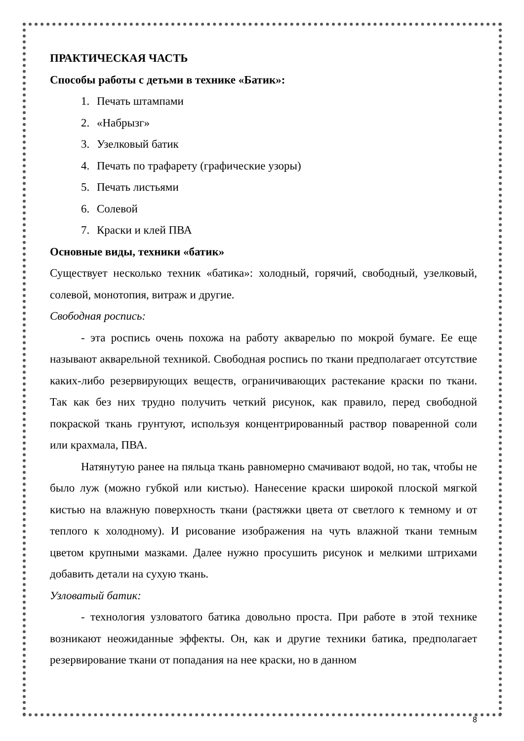ПРАКТИЧЕСКАЯ ЧАСТЬ
Способы работы с детьми в технике «Батик»:
1. Печать штампами
2. «Набрызг»
3. Узелковый батик
4. Печать по трафарету (графические узоры)
5. Печать листьями
6. Солевой
7. Краски и клей ПВА
Основные виды, техники «батик»
Существует несколько техник «батика»: холодный, горячий, свободный, узелковый, солевой, монотопия, витраж и другие.
Свободная роспись:
- эта роспись очень похожа на работу акварелью по мокрой бумаге. Ее еще называют акварельной техникой. Свободная роспись по ткани предполагает отсутствие каких-либо резервирующих веществ, ограничивающих растекание краски по ткани. Так как без них трудно получить четкий рисунок, как правило, перед свободной покраской ткань грунтуют, используя концентрированный раствор поваренной соли или крахмала, ПВА.
Натянутую ранее на пяльца ткань равномерно смачивают водой, но так, чтобы не было луж (можно губкой или кистью). Нанесение краски широкой плоской мягкой кистью на влажную поверхность ткани (растяжки цвета от светлого к темному и от теплого к холодному). И рисование изображения на чуть влажной ткани темным цветом крупными мазками. Далее нужно просушить рисунок и мелкими штрихами добавить детали на сухую ткань.
Узловатый батик:
- технология узловатого батика довольно проста. При работе в этой технике возникают неожиданные эффекты. Он, как и другие техники батика, предполагает резервирование ткани от попадания на нее краски, но в данном
8